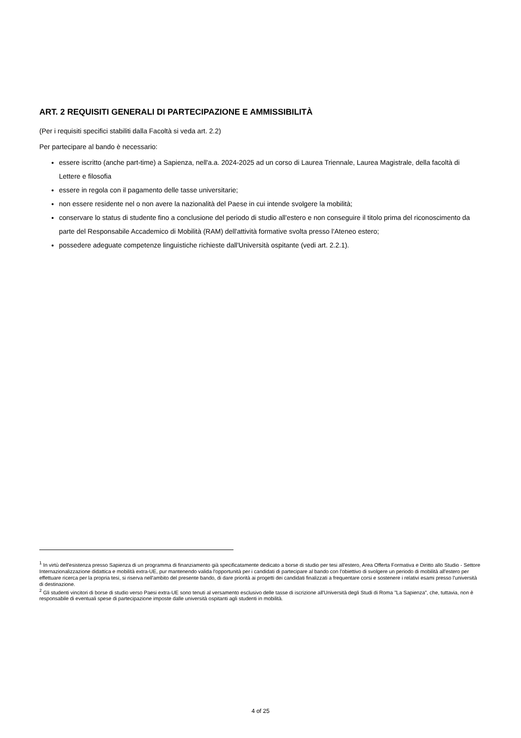ART. 2 REQUISITI GENERALI DI PARTECIPAZIONE E AMMISSIBILITÀ
(Per i requisiti specifici stabiliti dalla Facoltà si veda art. 2.2)
Per partecipare al bando è necessario:
essere iscritto (anche part-time) a Sapienza, nell'a.a. 2024-2025 ad un corso di Laurea Triennale, Laurea Magistrale, della facoltà di Lettere e filosofia
essere in regola con il pagamento delle tasse universitarie;
non essere residente nel o non avere la nazionalità del Paese in cui intende svolgere la mobilità;
conservare lo status di studente fino a conclusione del periodo di studio all'estero e non conseguire il titolo prima del riconoscimento da parte del Responsabile Accademico di Mobilità (RAM) dell'attività formative svolta presso l'Ateneo estero;
possedere adeguate competenze linguistiche richieste dall'Università ospitante (vedi art. 2.2.1).
<sup>1</sup> In virtù dell'esistenza presso Sapienza di un programma di finanziamento già specificatamente dedicato a borse di studio per tesi all'estero, Area Offerta Formativa e Diritto allo Studio - Settore Internazionalizzazione didattica e mobilità extra-UE, pur mantenendo valida l'opportunità per i candidati di partecipare al bando con l'obiettivo di svolgere un periodo di mobilità all'estero per effettuare ricerca per la propria tesi, si riserva nell'ambito del presente bando, di dare priorità ai progetti dei candidati finalizzati a frequentare corsi e sostenere i relativi esami presso l'università di destinazione.
<sup>2</sup> Gli studenti vincitori di borse di studio verso Paesi extra-UE sono tenuti al versamento esclusivo delle tasse di iscrizione all'Università degli Studi di Roma "La Sapienza", che, tuttavia, non è responsabile di eventuali spese di partecipazione imposte dalle università ospitanti agli studenti in mobilità.
4 of 25